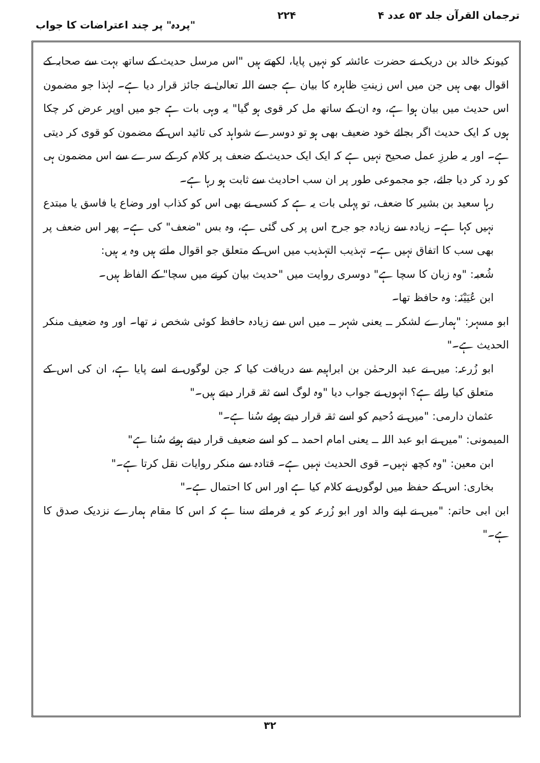ترجمان القرآن جلد ۵۳ عدد ۴ ۲۲۴ "پردہ" پر چند اعتراضات کا جواب
کیونکہ خالد بن دریک نے حضرت عائشہ کو نہیں پایا، لکھتے ہیں "اس مرسل حدیث کے ساتھ بہت سے صحابہ کے اقوال بھی ہیں جن میں اس زینتِ ظاہرہ کا بیان ہے جسے اللہ تعالیٰ نے جائز قرار دیا ہے۔ لہٰذا جو مضمون اس حدیث میں بیان ہوا ہے، وہ ان کے ساتھ مل کر قوی ہو گیا" یہ وہی بات ہے جو میں اوپر عرض کر چکا ہوں کہ ایک حدیث اگر بجائے خود ضعیف بھی ہو تو دوسرے شواہد کی تائید اس کے مضمون کو قوی کر دیتی ہے۔ اور یہ طرزِ عمل صحیح نہیں ہے کہ ایک ایک حدیث کے ضعف پر کلام کر کے سرے سے اس مضمون ہی کو رد کر دیا جائے، جو مجموعی طور پر ان سب احادیث سے ثابت ہو رہا ہے۔
رہا سعید بن بشیر کا ضعف، تو پہلی بات یہ ہے کہ کسی نے بھی اس کو کذاب اور وضاع یا فاسق یا مبتدع نہیں کہا ہے۔ زیادہ سے زیادہ جو جرح اس پر کی گئی ہے، وہ بس "ضعف" کی ہے۔ پھر اس ضعف پر بھی سب کا اتفاق نہیں ہے۔ تہذیب التہذیب میں اس کے متعلق جو اقوال ملتے ہیں وہ یہ ہیں:
شُعبہ: "وہ زبان کا سچا ہے" دوسری روایت میں "حدیث بیان کرنے میں سچا" کے الفاظ ہیں۔
ابن عُیَیْنَہ: وہ حافظ تھا۔
ابو مسہر: "ہمارے لشکر ــ یعنی شہر ــ میں اس سے زیادہ حافظ کوئی شخص نہ تھا۔ اور وہ ضعیف منکر الحدیث ہے۔"
ابو زُرعہ: میں نے عبد الرحمٰن بن ابراہیم سے دریافت کیا کہ جن لوگوں نے اسے پایا ہے، ان کی اس کے متعلق کیا رائے ہے؟ انہوں نے جواب دیا "وہ لوگ اسے ثقہ قرار دیتے ہیں۔"
عثمان دارمی: "میں نے دُحیم کو اسے ثقہ قرار دیتے ہوئے سُنا ہے۔"
المیمونی: "میں نے ابو عبد اللہ ــ یعنی امام احمد ــ کو اسے ضعیف قرار دیتے ہوئے سُنا ہے"
ابن معین: "وہ کچھ نہیں۔ قوی الحدیث نہیں ہے۔ قتادہ سے منکر روایات نقل کرتا ہے۔"
بخاری: اس کے حفظ میں لوگوں نے کلام کیا ہے اور اس کا احتمال ہے۔"
ابن ابی حاتم: "میں نے اپنے والد اور ابو زُرعہ کو یہ فرماتے سنا ہے کہ اس کا مقام ہمارے نزدیک صدق کا ہے۔"
۳۲